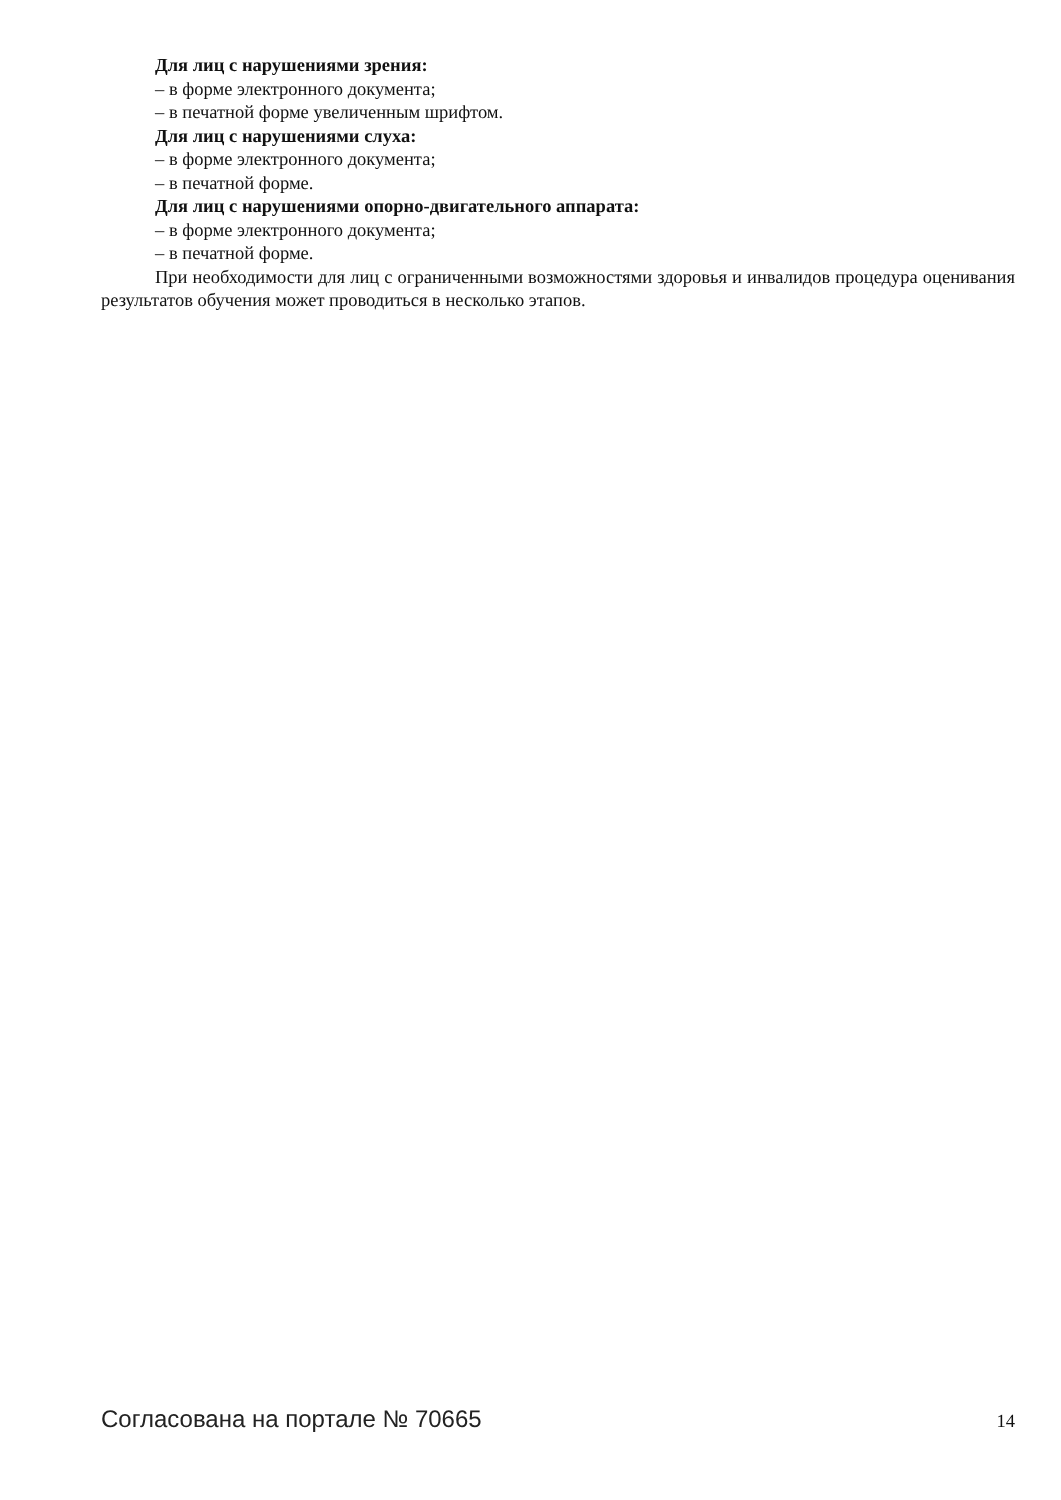Для лиц с нарушениями зрения:
– в форме электронного документа;
– в печатной форме увеличенным шрифтом.
Для лиц с нарушениями слуха:
– в форме электронного документа;
– в печатной форме.
Для лиц с нарушениями опорно-двигательного аппарата:
– в форме электронного документа;
– в печатной форме.
При необходимости для лиц с ограниченными возможностями здоровья и инвалидов процедура оценивания результатов обучения может проводиться в несколько этапов.
Согласована на портале № 70665 14